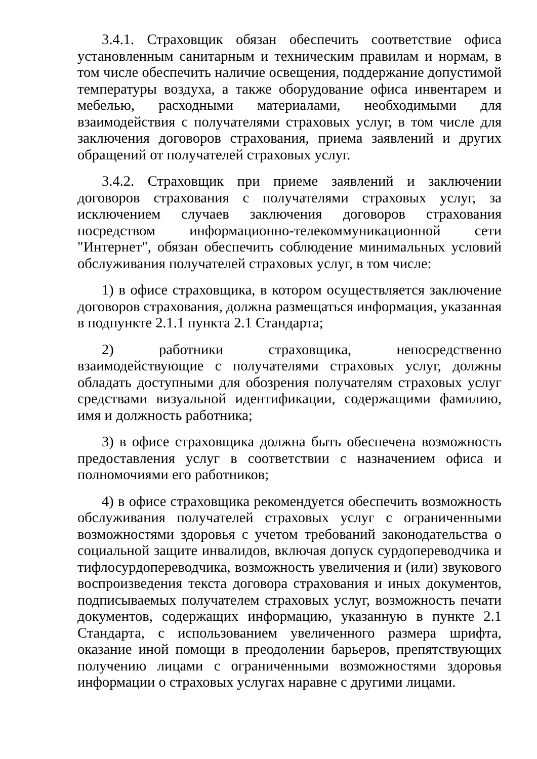3.4.1. Страховщик обязан обеспечить соответствие офиса установленным санитарным и техническим правилам и нормам, в том числе обеспечить наличие освещения, поддержание допустимой температуры воздуха, а также оборудование офиса инвентарем и мебелью, расходными материалами, необходимыми для взаимодействия с получателями страховых услуг, в том числе для заключения договоров страхования, приема заявлений и других обращений от получателей страховых услуг.
3.4.2. Страховщик при приеме заявлений и заключении договоров страхования с получателями страховых услуг, за исключением случаев заключения договоров страхования посредством информационно-телекоммуникационной сети "Интернет", обязан обеспечить соблюдение минимальных условий обслуживания получателей страховых услуг, в том числе:
1) в офисе страховщика, в котором осуществляется заключение договоров страхования, должна размещаться информация, указанная в подпункте 2.1.1 пункта 2.1 Стандарта;
2) работники страховщика, непосредственно взаимодействующие с получателями страховых услуг, должны обладать доступными для обозрения получателям страховых услуг средствами визуальной идентификации, содержащими фамилию, имя и должность работника;
3) в офисе страховщика должна быть обеспечена возможность предоставления услуг в соответствии с назначением офиса и полномочиями его работников;
4) в офисе страховщика рекомендуется обеспечить возможность обслуживания получателей страховых услуг с ограниченными возможностями здоровья с учетом требований законодательства о социальной защите инвалидов, включая допуск сурдопереводчика и тифлосурдопереводчика, возможность увеличения и (или) звукового воспроизведения текста договора страхования и иных документов, подписываемых получателем страховых услуг, возможность печати документов, содержащих информацию, указанную в пункте 2.1 Стандарта, с использованием увеличенного размера шрифта, оказание иной помощи в преодолении барьеров, препятствующих получению лицами с ограниченными возможностями здоровья информации о страховых услугах наравне с другими лицами.